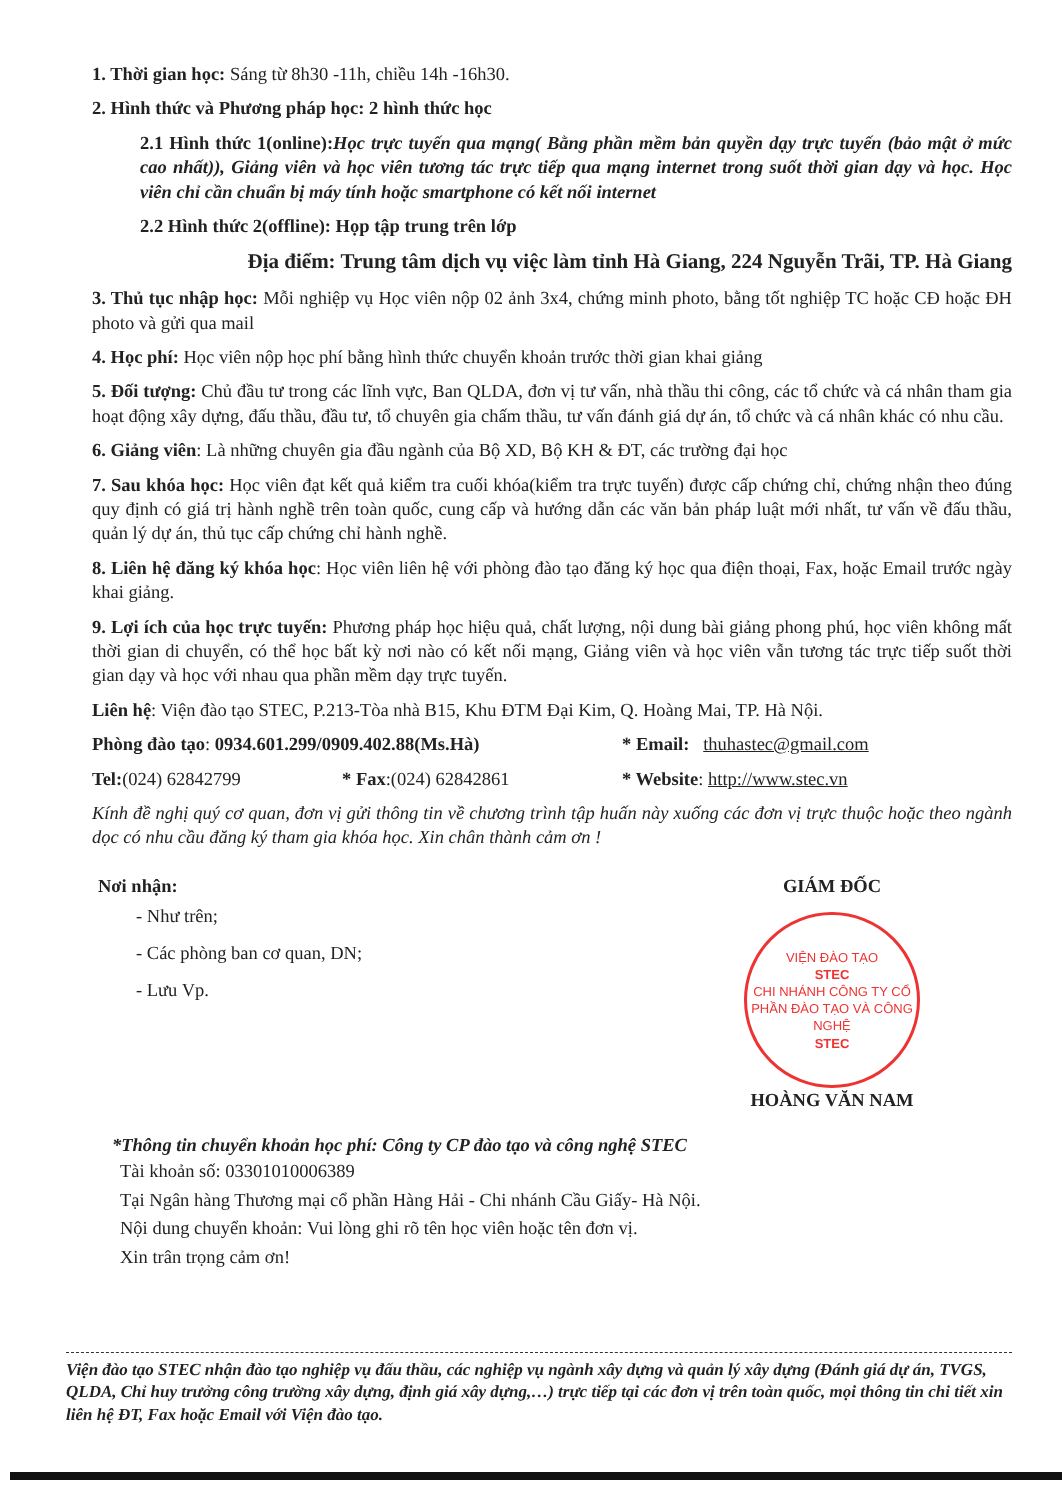1. Thời gian học: Sáng từ 8h30 -11h, chiều 14h -16h30.
2. Hình thức và Phương pháp học: 2 hình thức học
2.1 Hình thức 1(online): Học trực tuyến qua mạng( Bằng phần mềm bản quyền dạy trực tuyến (bảo mật ở mức cao nhất)), Giảng viên và học viên tương tác trực tiếp qua mạng internet trong suốt thời gian dạy và học. Học viên chỉ cần chuẩn bị máy tính hoặc smartphone có kết nối internet
2.2 Hình thức 2(offline): Họp tập trung trên lớp
Địa điểm: Trung tâm dịch vụ việc làm tỉnh Hà Giang, 224 Nguyễn Trãi, TP. Hà Giang
3. Thủ tục nhập học: Mỗi nghiệp vụ Học viên nộp 02 ảnh 3x4, chứng minh photo, bằng tốt nghiệp TC hoặc CĐ hoặc ĐH photo và gửi qua mail
4. Học phí: Học viên nộp học phí bằng hình thức chuyển khoản trước thời gian khai giảng
5. Đối tượng: Chủ đầu tư trong các lĩnh vực, Ban QLDA, đơn vị tư vấn, nhà thầu thi công, các tổ chức và cá nhân tham gia hoạt động xây dựng, đấu thầu, đầu tư, tổ chuyên gia chấm thầu, tư vấn đánh giá dự án, tổ chức và cá nhân khác có nhu cầu.
6. Giảng viên: Là những chuyên gia đầu ngành của Bộ XD, Bộ KH & ĐT, các trường đại học
7. Sau khóa học: Học viên đạt kết quả kiểm tra cuối khóa(kiểm tra trực tuyến) được cấp chứng chỉ, chứng nhận theo đúng quy định có giá trị hành nghề trên toàn quốc, cung cấp và hướng dẫn các văn bản pháp luật mới nhất, tư vấn về đấu thầu, quản lý dự án, thủ tục cấp chứng chỉ hành nghề.
8. Liên hệ đăng ký khóa học: Học viên liên hệ với phòng đào tạo đăng ký học qua điện thoại, Fax, hoặc Email trước ngày khai giảng.
9. Lợi ích của học trực tuyến: Phương pháp học hiệu quả, chất lượng, nội dung bài giảng phong phú, học viên không mất thời gian di chuyển, có thể học bất kỳ nơi nào có kết nối mạng, Giảng viên và học viên vẫn tương tác trực tiếp suốt thời gian dạy và học với nhau qua phần mềm dạy trực tuyến.
Liên hệ: Viện đào tạo STEC, P.213-Tòa nhà B15, Khu ĐTM Đại Kim, Q. Hoàng Mai, TP. Hà Nội.
Phòng đào tạo: 0934.601.299/0909.402.88(Ms.Hà) * Email: thuhastec@gmail.com
Tel:(024) 62842799 * Fax:(024) 62842861 * Website: http://www.stec.vn
Kính đề nghị quý cơ quan, đơn vị gửi thông tin về chương trình tập huấn này xuống các đơn vị trực thuộc hoặc theo ngành dọc có nhu cầu đăng ký tham gia khóa học. Xin chân thành cảm ơn !
Nơi nhận:
- Như trên;
- Các phòng ban cơ quan, DN;
- Lưu Vp.
GIÁM ĐỐC
VIỆN ĐÀO TẠO
STEC
CHI NHÁNH CÔNG TY CỔ PHẦN ĐÀO TẠO VÀ CÔNG NGHỆ
STEC
HOÀNG VĂN NAM
*Thông tin chuyển khoản học phí: Công ty CP đào tạo và công nghệ STEC
Tài khoản số: 03301010006389
Tại Ngân hàng Thương mại cổ phần Hàng Hải - Chi nhánh Cầu Giấy- Hà Nội.
Nội dung chuyển khoản: Vui lòng ghi rõ tên học viên hoặc tên đơn vị.
Xin trân trọng cảm ơn!
Viện đào tạo STEC nhận đào tạo nghiệp vụ đấu thầu, các nghiệp vụ ngành xây dựng và quản lý xây dựng (Đánh giá dự án, TVGS, QLDA, Chỉ huy trưởng công trường xây dựng, định giá xây dựng,…) trực tiếp tại các đơn vị trên toàn quốc, mọi thông tin chi tiết xin liên hệ ĐT, Fax hoặc Email với Viện đào tạo.